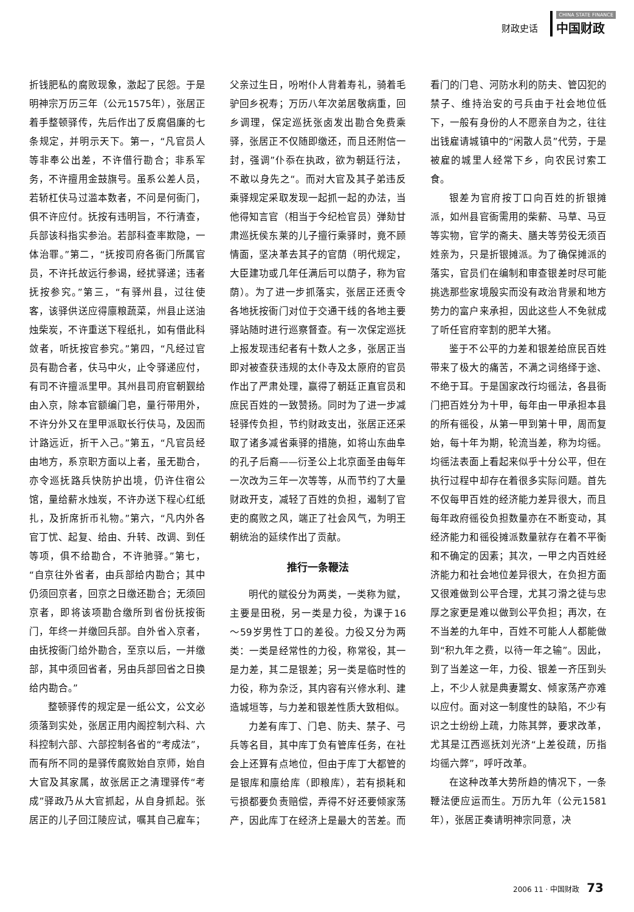财政史话
CHINA STATE FINANCE
中国财政
折钱肥私的腐败现象，激起了民怨。于是明神宗万历三年（公元1575年），张居正着手整顿驿传，先后作出了反腐倡廉的七条规定，并明示天下。第一，“凡官员人等非奉公出差，不许借行勘合；非系军务，不许擅用金鼓旗号。虽系公差人员，若轿杠伕马过滥本数者，不问是何衙门，俱不许应付。抚按有违明旨，不行清查，兵部该科指实参治。若部科查率欺隐，一体治罪。”第二，“抚按司府各衙门所属官员，不许托故远行参谒，经扰驿递；违者抚按参究。”第三，“有驿州县，过往使客，该驿供送应得廪粮蔬菜，州县止送油烛柴炭，不许重送下程纸扎，如有借此科敛者，听抚按官参究。”第四，“凡经过官员有勘合者，伕马中火，止令驿递应付，有司不许擅派里甲。其州县司府官朝觐给由入京，除本官额编门皂，量行带用外，不许分外又在里甲派取长行伕马，及因而计路远近，折干入己。”第五，“凡官员经由地方，系京职方面以上者，虽无勘合，亦令巡抚路兵快防护出境，仍许住宿公馆，量给薪水烛炭，不许办送下程心红纸扎，及折席折币礼物。”第六，“凡内外各官丁忧、起复、给由、升转、改调、到任等项，俱不给勘合，不许驰驿。”第七，“自京往外省者，由兵部给内勘合；其中仍须回京者，回京之日缴还勘合；无须回京者，即将该项勘合缴所到省份抚按衙门，年终一并缴回兵部。自外省入京者，由抚按衙门给外勘合，至京以后，一并缴部，其中须回省者，另由兵部回省之日换给内勘合。”
整顿驿传的规定是一纸公文，公文必须落到实处，张居正用内阁控制六科、六科控制六部、六部控制各省的“考成法”，而有所不同的是驿传腐败始自京师，始自大官及其家属，故张居正之清理驿传“考成”驿政乃从大官抓起，从自身抓起。张居正的儿子回江陵应试，嘱其自己雇车；父亲过生日，吩咐仆人背着寿礼，骑着毛驴回乡祝寿；万历八年次弟居敬病重，回乡调理，保定巡抚张卤发出勘合免费乘驿，张居正不仅随即缴还，而且还附信一封，强调”仆忝在执政，欲为朝廷行法，不敢以身先之“。而对大官及其子弟违反乘驿规定采取发现一起抓一起的办法，当他得知言官（相当于今纪检官员）弹劾甘肃巡抚侯东莱的儿子擅行乘驿时，竟不顾情面，坚决革去其子的官荫（明代规定，大臣建功或几年任满后可以荫子，称为官荫）。为了进一步抓落实，张居正还责令各地抚按衙门对位于交通干线的各地主要驿站随时进行巡察督查。有一次保定巡抚上报发现违纪者有十数人之多，张居正当即对被查获违规的太仆寺及太原府的官员作出了严肃处理，赢得了朝廷正直官员和庶民百姓的一致赞扬。同时为了进一步减轻驿传负担，节约财政支出，张居正还采取了诸多减省乘驿的措施，如将山东曲阜的孔子后裔——衍圣公上北京面圣由每年一次改为三年一次等等，从而节约了大量财政开支，减轻了百姓的负担，遏制了官吏的腐败之风，端正了社会风气，为明王朝统治的延续作出了贡献。
推行一条鞭法
明代的赋役分为两类，一类称为赋，主要是田税，另一类是力役，为课于16～59岁男性丁口的差役。力役又分为两类：一类是经常性的力役，称常役，其一是力差，其二是银差；另一类是临时性的力役，称为杂泛，其内容有兴修水利、建造城垣等，与力差和银差性质大致相似。
力差有库丁、门皂、防夫、禁子、弓兵等名目，其中库丁负有管库任务，在社会上还算有点地位，但由于库丁大都管的是银库和廪给库（即粮库），若有损耗和亏损都要负责赔偿，弄得不好还要倾家荡产，因此库丁在经济上是最大的苦差。而看门的门皂、河防水利的防夫、管囚犯的禁子、维持治安的弓兵由于社会地位低下，一般有身份的人不愿亲自为之，往往出钱雇请城镇中的“闲散人员”代劳，于是被雇的城里人经常下乡，向农民讨索工食。
银差为官府按丁口向百姓的折银摊派，如州县官衙需用的柴薪、马草、马豆等实物，官学的斋夫、膳夫等劳役无须百姓亲为，只是折银摊派。为了确保摊派的落实，官员们在编制和审查银差时尽可能挑选那些家境殷实而没有政治背景和地方势力的富户来承担，因此这些人不免就成了听任官府宰割的肥羊大猪。
鉴于不公平的力差和银差给庶民百姓带来了极大的痛苦，不满之词络绎于途、不绝于耳。于是国家改行均徭法，各县衙门把百姓分为十甲，每年由一甲承担本县的所有徭役，从第一甲到第十甲，周而复始，每十年为期，轮流当差，称为均徭。均徭法表面上看起来似乎十分公平，但在执行过程中却存在着很多实际问题。首先不仅每甲百姓的经济能力差异很大，而且每年政府徭役负担数量亦在不断变动，其经济能力和徭役摊派数量就存在着不平衡和不确定的因素；其次，一甲之内百姓经济能力和社会地位差异很大，在负担方面又很难做到公平合理，尤其刁滑之徒与忠厚之家更是难以做到公平负担；再次，在不当差的九年中，百姓不可能人人都能做到“积九年之费，以待一年之输”。因此，到了当差这一年，力役、银差一齐压到头上，不少人就是典妻鬻女、倾家荡产亦难以应付。面对这一制度性的缺陷，不少有识之士纷纷上疏，力陈其弊，要求改革，尤其是江西巡抚刘光济“上差役疏，历指均徭六弊”，呼吁改革。
在这种改革大势所趋的情况下，一条鞭法便应运而生。万历九年（公元1581年），张居正奏请明神宗同意，决
2006 11 · 中国财政 73